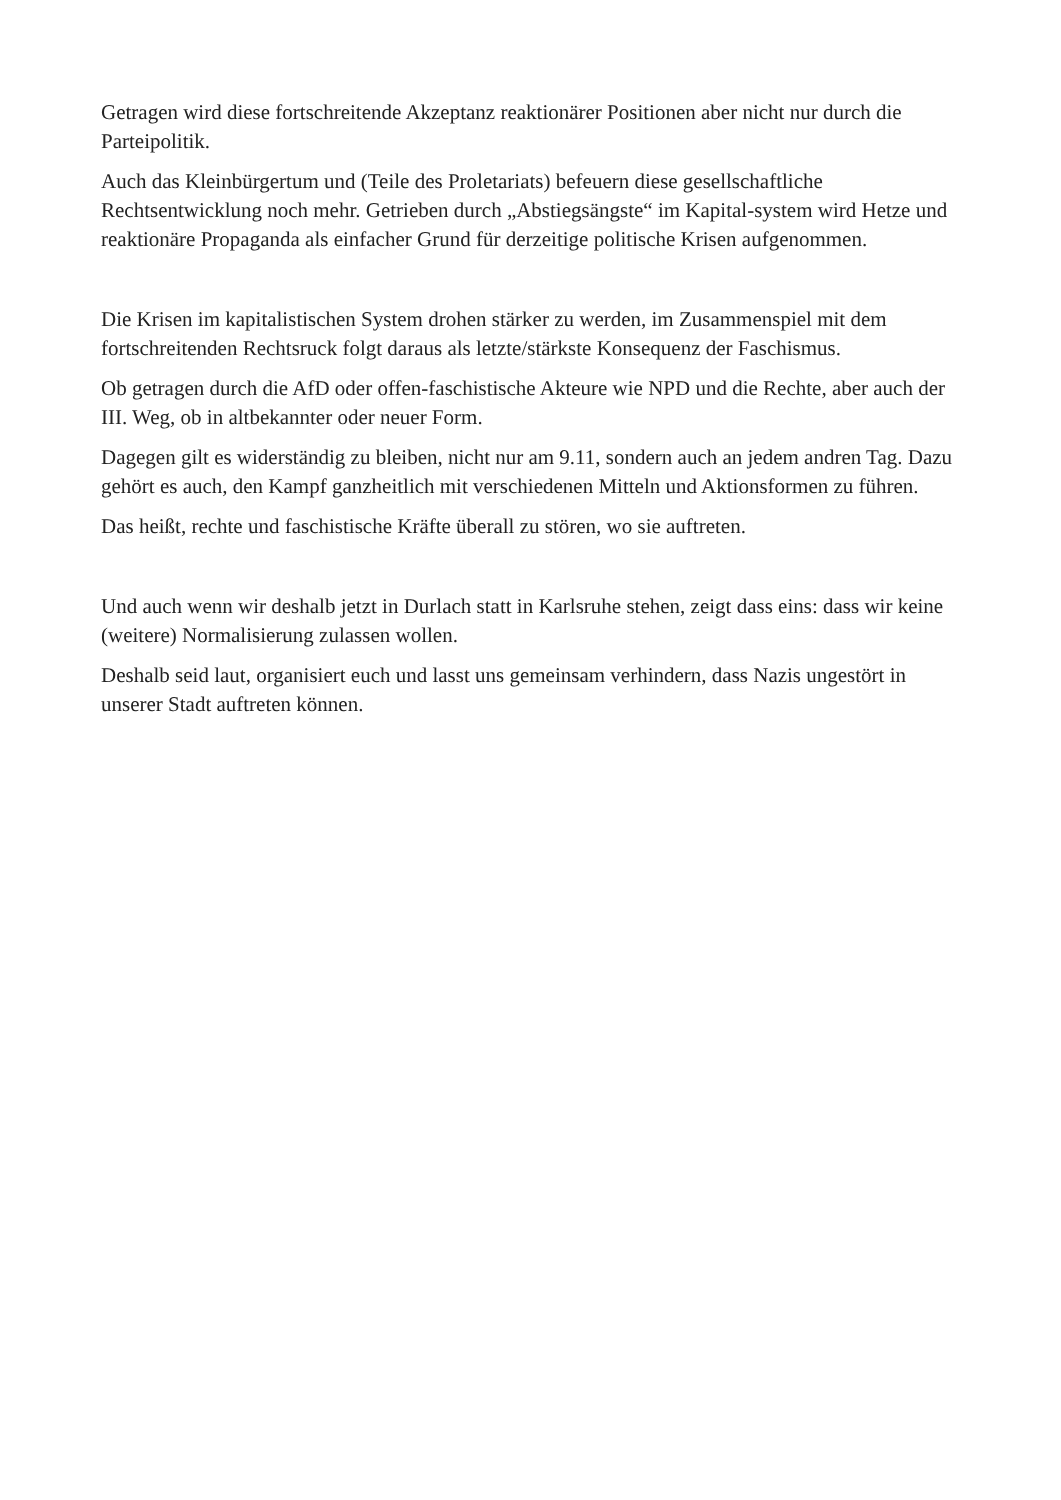Getragen wird diese fortschreitende Akzeptanz reaktionärer Positionen aber nicht nur durch die Parteipolitik.
Auch das Kleinbürgertum und (Teile des Proletariats) befeuern diese gesellschaftliche Rechtsentwicklung noch mehr. Getrieben durch „Abstiegsängste“ im Kapital-system wird Hetze und reaktionäre Propaganda als einfacher Grund für derzeitige politische Krisen aufgenommen.
Die Krisen im kapitalistischen System drohen stärker zu werden, im Zusammenspiel mit dem fortschreitenden Rechtsruck folgt daraus als letzte/stärkste Konsequenz der Faschismus.
Ob getragen durch die AfD oder offen-faschistische Akteure wie NPD und die Rechte, aber auch der III. Weg, ob in altbekannter oder neuer Form.
Dagegen gilt es widerständig zu bleiben, nicht nur am 9.11, sondern auch an jedem andren Tag. Dazu gehört es auch, den Kampf ganzheitlich mit verschiedenen Mitteln und Aktionsformen zu führen.
Das heißt, rechte und faschistische Kräfte überall zu stören, wo sie auftreten.
Und auch wenn wir deshalb jetzt in Durlach statt in Karlsruhe stehen, zeigt dass eins: dass wir keine (weitere) Normalisierung zulassen wollen.
Deshalb seid laut, organisiert euch und lasst uns gemeinsam verhindern, dass Nazis ungestört in unserer Stadt auftreten können.